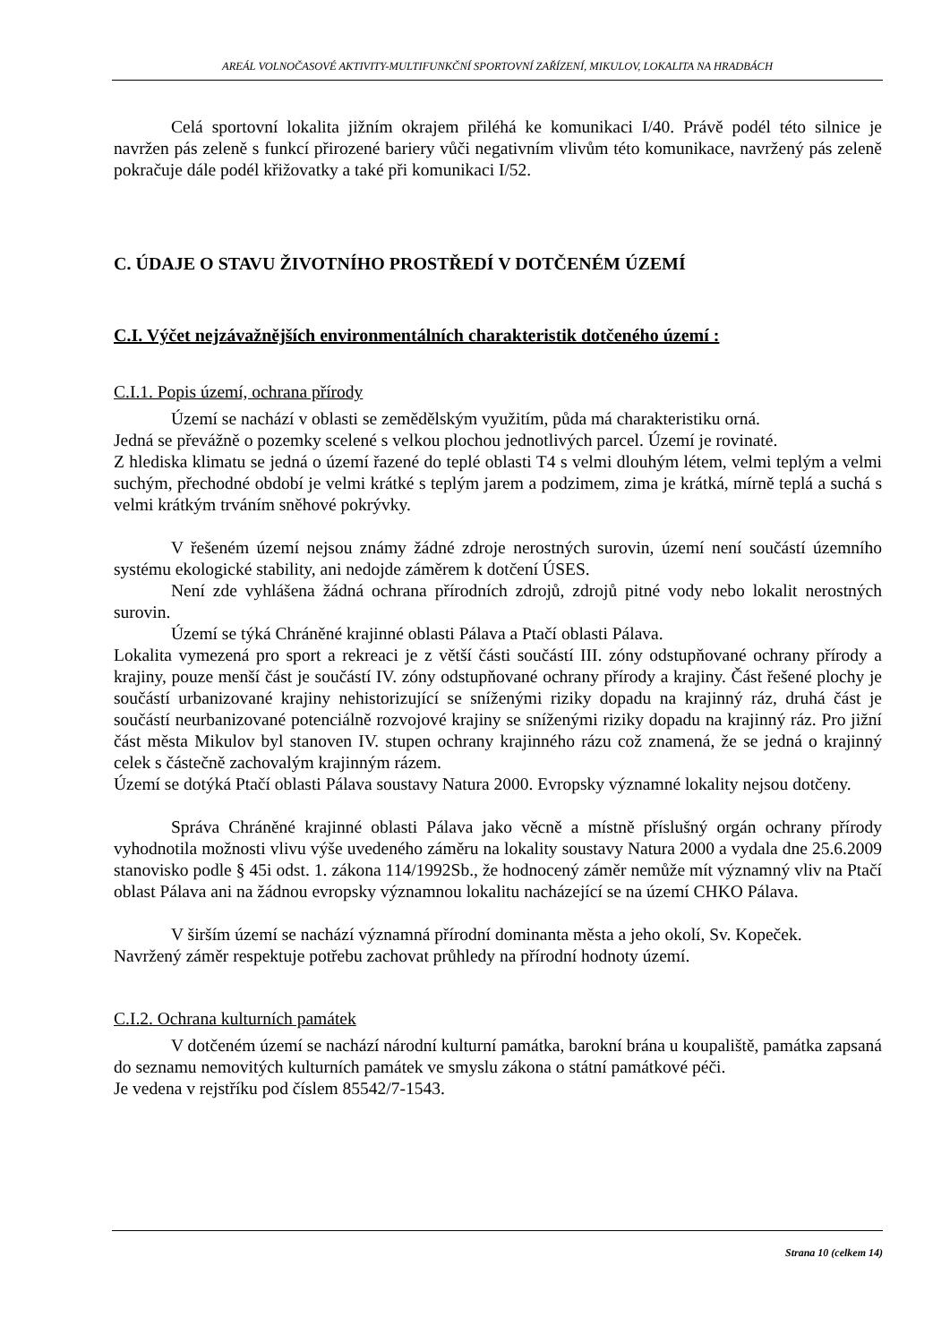AREÁL VOLNOČASOVÉ AKTIVITY-MULTIFUNKČNÍ SPORTOVNÍ ZAŘÍZENÍ, MIKULOV, LOKALITA NA HRADBÁCH
Celá sportovní lokalita jižním okrajem přiléhá ke komunikaci I/40. Právě podél této silnice je navržen pás zeleně s funkcí přirozené bariery vůči negativním vlivům této komunikace, navržený pás zeleně pokračuje dále podél křižovatky a také při komunikaci I/52.
C. ÚDAJE O STAVU ŽIVOTNÍHO PROSTŘEDÍ V DOTČENÉM ÚZEMÍ
C.I. Výčet nejzávažnějších environmentálních charakteristik dotčeného území :
C.I.1. Popis území, ochrana přírody
Území se nachází v oblasti se zemědělským využitím, půda má charakteristiku orná.
Jedná se převážně o pozemky scelené s velkou plochou jednotlivých parcel. Území je rovinaté.
Z hlediska klimatu se jedná o území řazené do teplé oblasti T4 s velmi dlouhým létem, velmi teplým a velmi suchým, přechodné období je velmi krátké s teplým jarem a podzimem, zima je krátká, mírně teplá a suchá s velmi krátkým trváním sněhové pokrývky.
V řešeném území nejsou známy žádné zdroje nerostných surovin, území není součástí územního systému ekologické stability, ani nedojde záměrem k dotčení ÚSES.
Není zde vyhlášena žádná ochrana přírodních zdrojů, zdrojů pitné vody nebo lokalit nerostných surovin.
Území se týká Chráněné krajinné oblasti Pálava a Ptačí oblasti Pálava.
Lokalita vymezená pro sport a rekreaci je z větší části součástí III. zóny odstupňované ochrany přírody a krajiny, pouze menší část je součástí IV. zóny odstupňované ochrany přírody a krajiny. Část řešené plochy je součástí urbanizované krajiny nehistorizující se sníženými riziky dopadu na krajinný ráz, druhá část je součástí neurbanizované potenciálně rozvojové krajiny se sníženými riziky dopadu na krajinný ráz. Pro jižní část města Mikulov byl stanoven IV. stupen ochrany krajinného rázu což znamená, že se jedná o krajinný celek s částečně zachovalým krajinným rázem.
Území se dotýká Ptačí oblasti Pálava soustavy Natura 2000. Evropsky významné lokality nejsou dotčeny.
Správa Chráněné krajinné oblasti Pálava jako věcně a místně příslušný orgán ochrany přírody vyhodnotila možnosti vlivu výše uvedeného záměru na lokality soustavy Natura 2000 a vydala dne 25.6.2009 stanovisko podle § 45i odst. 1. zákona 114/1992Sb., že hodnocený záměr nemůže mít významný vliv na Ptačí oblast Pálava ani na žádnou evropsky významnou lokalitu nacházející se na území CHKO Pálava.
V širším území se nachází významná přírodní dominanta města a jeho okolí, Sv. Kopeček.
Navržený záměr respektuje potřebu zachovat průhledy na přírodní hodnoty území.
C.I.2. Ochrana kulturních památek
V dotčeném území se nachází národní kulturní památka, barokní brána u koupaliště, památka zapsaná do seznamu nemovitých kulturních památek ve smyslu zákona o státní památkové péči.
Je vedena v rejstříku pod číslem 85542/7-1543.
Strana 10 (celkem 14)